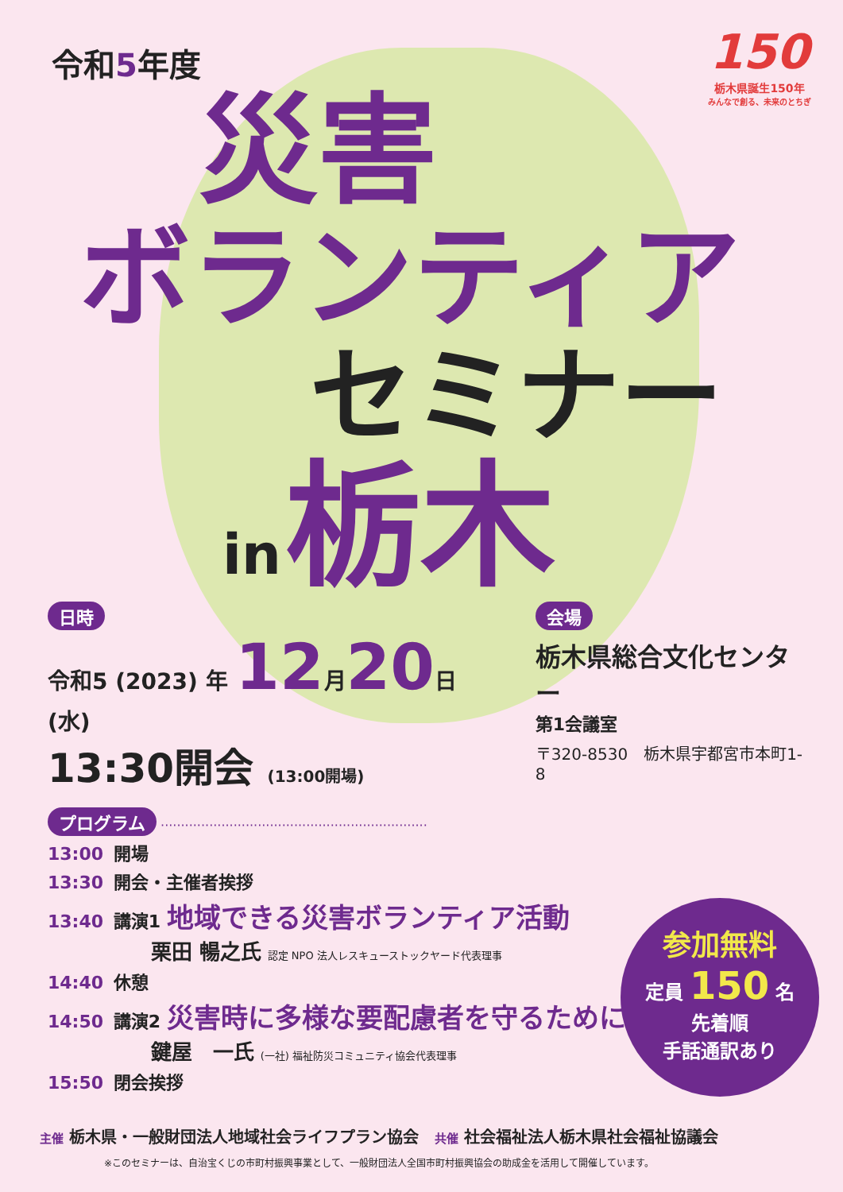150
栃木県誕生150年
みんなで創る、未来のとちぎ
令和5年度
災害
ボランティア
セミナー
in 栃木
日時
令和5 (2023) 年 12月20日 (水)
13:30開会 (13:00開場)
会場
栃木県総合文化センター
第1会議室
〒320-8530　栃木県宇都宮市本町1-8
プログラム ··································································
13:00 開場
13:30 開会・主催者挨拶
13:40 講演1 地域できる災害ボランティア活動
栗田 暢之氏 認定 NPO 法人レスキューストックヤード代表理事
14:40 休憩
14:50 講演2 災害時に多様な要配慮者を守るために
鍵屋　一氏 (一社) 福祉防災コミュニティ協会代表理事
15:50 閉会挨拶
参加無料
定員 150 名
先着順
手話通訳あり
主催 栃木県・一般財団法人地域社会ライフプラン協会　共催 社会福祉法人栃木県社会福祉協議会
※このセミナーは、自治宝くじの市町村振興事業として、一般財団法人全国市町村振興協会の助成金を活用して開催しています。